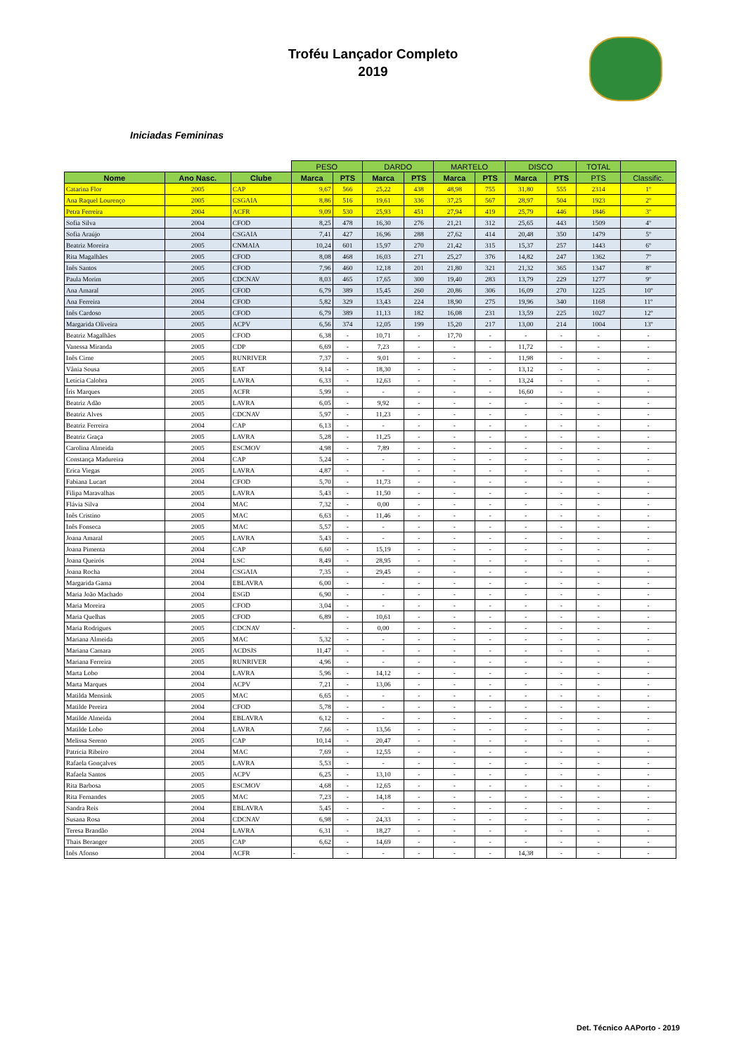Troféu Lançador Completo
2019
Iniciadas Femininas
| | | | PESO | | DARDO | | MARTELO | | DISCO | | TOTAL | |
| Nome | Ano Nasc. | Clube | Marca | PTS | Marca | PTS | Marca | PTS | Marca | PTS | PTS | Classific. |
| Catarina Flor | 2005 | CAP | 9,67 | 566 | 25,22 | 438 | 48,98 | 755 | 31,80 | 555 | 2314 | 1º |
| Ana Raquel Lourenço | 2005 | CSGAIA | 8,86 | 516 | 19,61 | 336 | 37,25 | 567 | 28,97 | 504 | 1923 | 2º |
| Petra Ferreira | 2004 | ACFR | 9,09 | 530 | 25,93 | 451 | 27,94 | 419 | 25,79 | 446 | 1846 | 3º |
| Sofia Silva | 2004 | CFOD | 8,25 | 478 | 16,30 | 276 | 21,21 | 312 | 25,65 | 443 | 1509 | 4º |
| Sofia Araújo | 2004 | CSGAIA | 7,41 | 427 | 16,96 | 288 | 27,62 | 414 | 20,48 | 350 | 1479 | 5º |
| Beatriz Moreira | 2005 | CNMAIA | 10,24 | 601 | 15,97 | 270 | 21,42 | 315 | 15,37 | 257 | 1443 | 6º |
| Rita Magalhães | 2005 | CFOD | 8,08 | 468 | 16,03 | 271 | 25,27 | 376 | 14,82 | 247 | 1362 | 7º |
| Inês Santos | 2005 | CFOD | 7,96 | 460 | 12,18 | 201 | 21,80 | 321 | 21,32 | 365 | 1347 | 8º |
| Paula Morim | 2005 | CDCNAV | 8,03 | 465 | 17,65 | 300 | 19,40 | 283 | 13,79 | 229 | 1277 | 9º |
| Ana Amaral | 2005 | CFOD | 6,79 | 389 | 15,45 | 260 | 20,86 | 306 | 16,09 | 270 | 1225 | 10º |
| Ana Ferreira | 2004 | CFOD | 5,82 | 329 | 13,43 | 224 | 18,90 | 275 | 19,96 | 340 | 1168 | 11º |
| Inês Cardoso | 2005 | CFOD | 6,79 | 389 | 11,13 | 182 | 16,08 | 231 | 13,59 | 225 | 1027 | 12º |
| Margarida Oliveira | 2005 | ACPV | 6,56 | 374 | 12,05 | 199 | 15,20 | 217 | 13,00 | 214 | 1004 | 13º |
| Beatriz Magalhães | 2005 | CFOD | 6,38 | - | 10,71 | - | 17,70 | - | - | - | - | - |
| Vanessa Miranda | 2005 | CDP | 6,69 | - | 7,23 | - | - | - | 11,72 | - | - | - |
| Inês Cirne | 2005 | RUNRIVER | 7,37 | - | 9,01 | - | - | - | 11,98 | - | - | - |
| Vânia Sousa | 2005 | EAT | 9,14 | - | 18,30 | - | - | - | 13,12 | - | - | - |
| Letícia Calobra | 2005 | LAVRA | 6,33 | - | 12,63 | - | - | - | 13,24 | - | - | - |
| Íris Marques | 2005 | ACFR | 5,99 | - | - | - | - | - | 16,60 | - | - | - |
| Beatriz Adão | 2005 | LAVRA | 6,05 | - | 9,92 | - | - | - | - | - | - | - |
| Beatriz Alves | 2005 | CDCNAV | 5,97 | - | 11,23 | - | - | - | - | - | - | - |
| Beatriz Ferreira | 2004 | CAP | 6,13 | - | - | - | - | - | - | - | - | - |
| Beatriz Graça | 2005 | LAVRA | 5,28 | - | 11,25 | - | - | - | - | - | - | - |
| Carolina Almeida | 2005 | ESCMOV | 4,98 | - | 7,89 | - | - | - | - | - | - | - |
| Constança Madureira | 2004 | CAP | 5,24 | - | - | - | - | - | - | - | - | - |
| Erica Viegas | 2005 | LAVRA | 4,87 | - | - | - | - | - | - | - | - | - |
| Fabiana Lucart | 2004 | CFOD | 5,70 | - | 11,73 | - | - | - | - | - | - | - |
| Filipa Maravalhas | 2005 | LAVRA | 5,43 | - | 11,50 | - | - | - | - | - | - | - |
| Flávia Silva | 2004 | MAC | 7,32 | - | 0,00 | - | - | - | - | - | - | - |
| Inês Cristino | 2005 | MAC | 6,63 | - | 11,46 | - | - | - | - | - | - | - |
| Inês Fonseca | 2005 | MAC | 5,57 | - | - | - | - | - | - | - | - | - |
| Joana Amaral | 2005 | LAVRA | 5,43 | - | - | - | - | - | - | - | - | - |
| Joana Pimenta | 2004 | CAP | 6,60 | - | 15,19 | - | - | - | - | - | - | - |
| Joana Queirós | 2004 | LSC | 8,49 | - | 28,95 | - | - | - | - | - | - | - |
| Joana Rocha | 2004 | CSGAIA | 7,35 | - | 29,45 | - | - | - | - | - | - | - |
| Margarida Gama | 2004 | EBLAVRA | 6,00 | - | - | - | - | - | - | - | - | - |
| Maria João Machado | 2004 | ESGD | 6,90 | - | - | - | - | - | - | - | - | - |
| Maria Moreira | 2005 | CFOD | 3,04 | - | - | - | - | - | - | - | - | - |
| Maria Quelhas | 2005 | CFOD | 6,89 | - | 10,61 | - | - | - | - | - | - | - |
| Maria Rodrigues | 2005 | CDCNAV | - | - | 0,00 | - | - | - | - | - | - | - |
| Mariana Almeida | 2005 | MAC | 5,32 | - | - | - | - | - | - | - | - | - |
| Mariana Camara | 2005 | ACDSJS | 11,47 | - | - | - | - | - | - | - | - | - |
| Mariana Ferreira | 2005 | RUNRIVER | 4,96 | - | - | - | - | - | - | - | - | - |
| Marta Lobo | 2004 | LAVRA | 5,96 | - | 14,12 | - | - | - | - | - | - | - |
| Marta Marques | 2004 | ACPV | 7,21 | - | 13,06 | - | - | - | - | - | - | - |
| Matilda Mensink | 2005 | MAC | 6,65 | - | - | - | - | - | - | - | - | - |
| Matilde Pereira | 2004 | CFOD | 5,78 | - | - | - | - | - | - | - | - | - |
| Matilde Almeida | 2004 | EBLAVRA | 6,12 | - | - | - | - | - | - | - | - | - |
| Matilde Lobo | 2004 | LAVRA | 7,66 | - | 13,56 | - | - | - | - | - | - | - |
| Melissa Sereno | 2005 | CAP | 10,14 | - | 20,47 | - | - | - | - | - | - | - |
| Patrícia Ribeiro | 2004 | MAC | 7,69 | - | 12,55 | - | - | - | - | - | - | - |
| Rafaela Gonçalves | 2005 | LAVRA | 5,53 | - | - | - | - | - | - | - | - | - |
| Rafaela Santos | 2005 | ACPV | 6,25 | - | 13,10 | - | - | - | - | - | - | - |
| Rita Barbosa | 2005 | ESCMOV | 4,68 | - | 12,65 | - | - | - | - | - | - | - |
| Rita Fernandes | 2005 | MAC | 7,23 | - | 14,18 | - | - | - | - | - | - | - |
| Sandra Reis | 2004 | EBLAVRA | 5,45 | - | - | - | - | - | - | - | - | - |
| Susana Rosa | 2004 | CDCNAV | 6,98 | - | 24,33 | - | - | - | - | - | - | - |
| Teresa Brandão | 2004 | LAVRA | 6,31 | - | 18,27 | - | - | - | - | - | - | - |
| Thais Beranger | 2005 | CAP | 6,62 | - | 14,69 | - | - | - | - | - | - | - |
| Inês Afonso | 2004 | ACFR | - | - | - | - | - | - | 14,38 | - | - | - |
Det. Técnico AAPorto - 2019